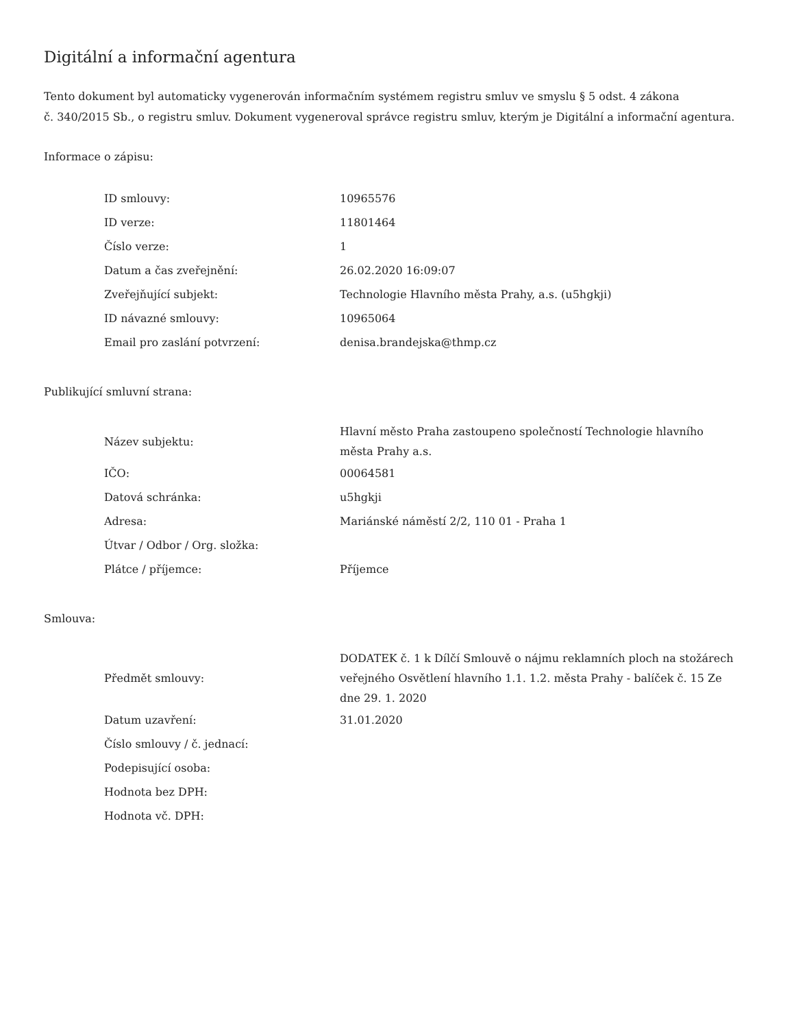Digitální a informační agentura
Tento dokument byl automaticky vygenerován informačním systémem registru smluv ve smyslu § 5 odst. 4 zákona
č. 340/2015 Sb., o registru smluv. Dokument vygeneroval správce registru smluv, kterým je Digitální a informační agentura.
Informace o zápisu:
| ID smlouvy: | 10965576 |
| ID verze: | 11801464 |
| Číslo verze: | 1 |
| Datum a čas zveřejnění: | 26.02.2020 16:09:07 |
| Zveřejňující subjekt: | Technologie Hlavního města Prahy, a.s. (u5hgkji) |
| ID návazné smlouvy: | 10965064 |
| Email pro zaslání potvrzení: | denisa.brandejska@thmp.cz |
Publikující smluvní strana:
| Název subjektu: | Hlavní město Praha zastoupeno společností Technologie hlavního města Prahy a.s. |
| IČO: | 00064581 |
| Datová schránka: | u5hgkji |
| Adresa: | Mariánské náměstí 2/2, 110 01 - Praha 1 |
| Útvar / Odbor / Org. složka: | |
| Plátce / příjemce: | Příjemce |
Smlouva:
| Předmět smlouvy: | DODATEK č. 1 k Dílčí Smlouvě o nájmu reklamních ploch na stožárech veřejného Osvětlení hlavního 1.1. 1.2. města Prahy - balíček č. 15 Ze dne 29. 1. 2020 |
| Datum uzavření: | 31.01.2020 |
| Číslo smlouvy / č. jednací: | |
| Podepisující osoba: | |
| Hodnota bez DPH: | |
| Hodnota vč. DPH: | |